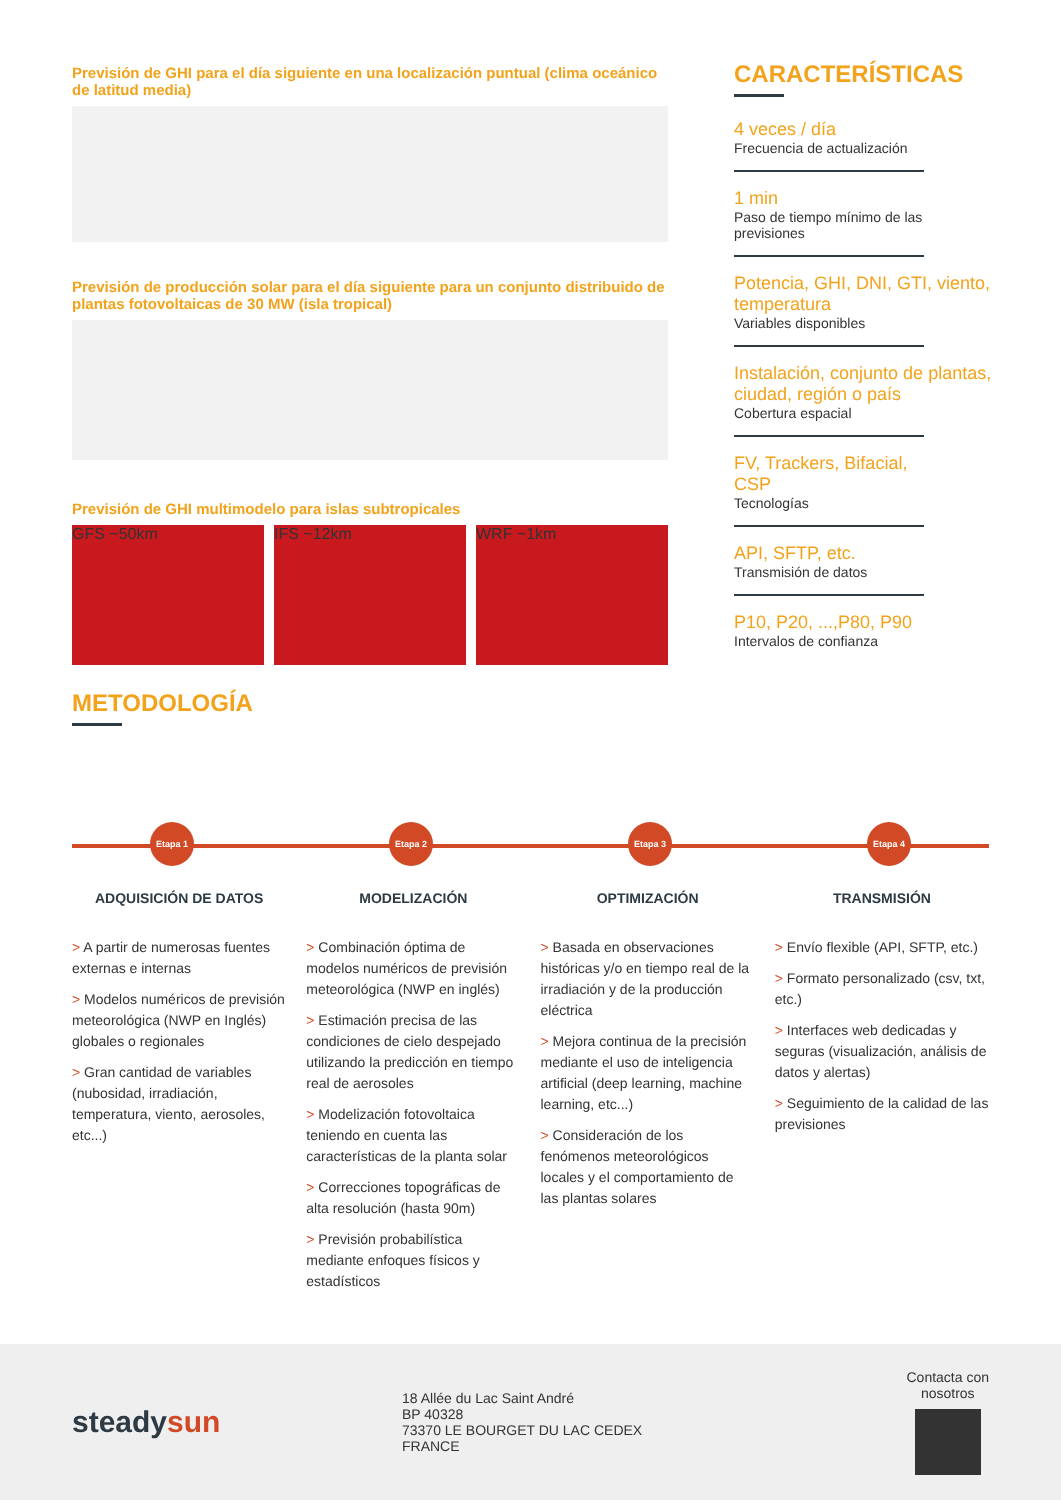Previsión de GHI para el día siguiente en una localización puntual (clima oceánico de latitud media)
Previsión de producción solar para el día siguiente para un conjunto distribuido de plantas fotovoltaicas de 30 MW (isla tropical)
Previsión de GHI multimodelo para islas subtropicales
GFS ~50km IFS ~12km WRF ~1km
CARACTERÍSTICAS
4 veces / día
Frecuencia de actualización
1 min
Paso de tiempo mínimo de las previsiones
Potencia, GHI, DNI, GTI, viento, temperatura
Variables disponibles
Instalación, conjunto de plantas, ciudad, región o país
Cobertura espacial
FV, Trackers, Bifacial, CSP
Tecnologías
API, SFTP, etc.
Transmisión de datos
P10, P20, ...,P80, P90
Intervalos de confianza
METODOLOGÍA
Etapa 1 Etapa 2 Etapa 3 Etapa 4
ADQUISICIÓN DE DATOS
> A partir de numerosas fuentes externas e internas
> Modelos numéricos de previsión meteorológica (NWP en Inglés) globales o regionales
> Gran cantidad de variables (nubosidad, irradiación, temperatura, viento, aerosoles, etc...)
MODELIZACIÓN
> Combinación óptima de modelos numéricos de previsión meteorológica (NWP en inglés)
> Estimación precisa de las condiciones de cielo despejado utilizando la predicción en tiempo real de aerosoles
> Modelización fotovoltaica teniendo en cuenta las características de la planta solar
> Correcciones topográficas de alta resolución (hasta 90m)
> Previsión probabilística mediante enfoques físicos y estadísticos
OPTIMIZACIÓN
> Basada en observaciones históricas y/o en tiempo real de la irradiación y de la producción eléctrica
> Mejora continua de la precisión mediante el uso de inteligencia artificial (deep learning, machine learning, etc...)
> Consideración de los fenómenos meteorológicos locales y el comportamiento de las plantas solares
TRANSMISIÓN
> Envío flexible (API, SFTP, etc.)
> Formato personalizado (csv, txt, etc.)
> Interfaces web dedicadas y seguras (visualización, análisis de datos y alertas)
> Seguimiento de la calidad de las previsiones
steadysun
18 Allée du Lac Saint André
BP 40328
73370 LE BOURGET DU LAC CEDEX
FRANCE
Contacta con
nosotros